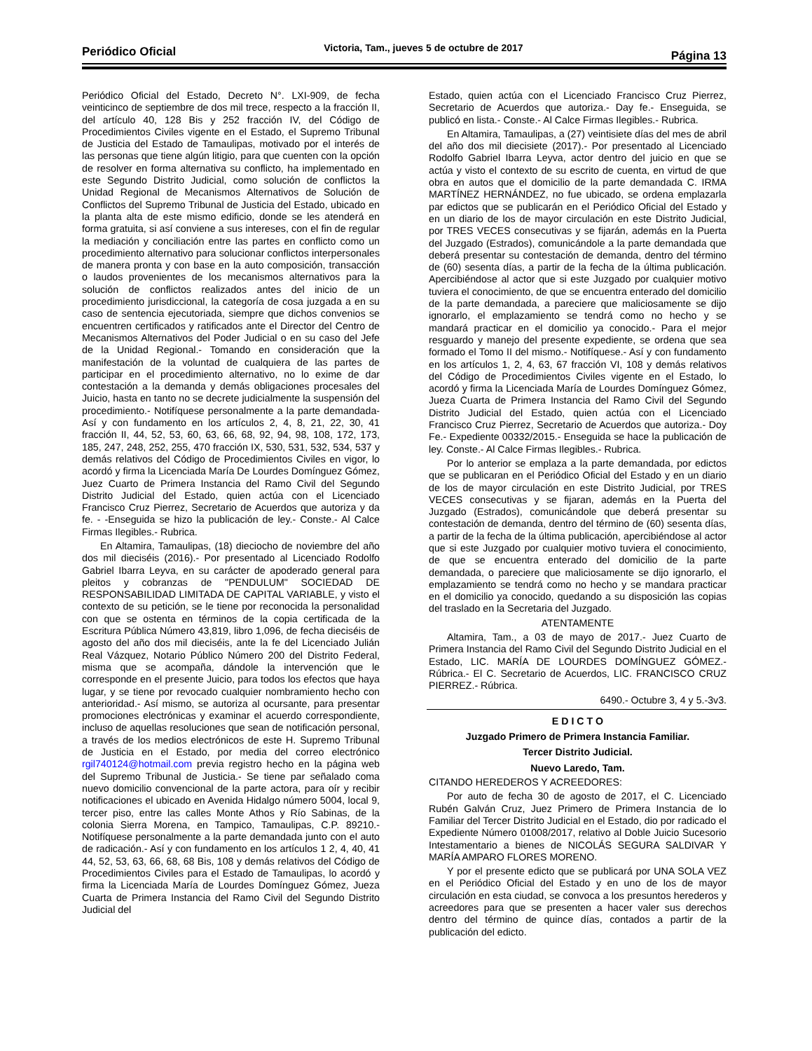Periódico Oficial Victoria, Tam., jueves 5 de octubre de 2017 Página 13
Periódico Oficial del Estado, Decreto N°. LXI-909, de fecha veinticinco de septiembre de dos mil trece, respecto a la fracción II, del artículo 40, 128 Bis y 252 fracción IV, del Código de Procedimientos Civiles vigente en el Estado, el Supremo Tribunal de Justicia del Estado de Tamaulipas, motivado por el interés de las personas que tiene algún litigio, para que cuenten con la opción de resolver en forma alternativa su conflicto, ha implementado en este Segundo Distrito Judicial, como solución de conflictos la Unidad Regional de Mecanismos Alternativos de Solución de Conflictos del Supremo Tribunal de Justicia del Estado, ubicado en la planta alta de este mismo edificio, donde se les atenderá en forma gratuita, si así conviene a sus intereses, con el fin de regular la mediación y conciliación entre las partes en conflicto como un procedimiento alternativo para solucionar conflictos interpersonales de manera pronta y con base en la auto composición, transacción o laudos provenientes de los mecanismos alternativos para la solución de conflictos realizados antes del inicio de un procedimiento jurisdiccional, la categoría de cosa juzgada a en su caso de sentencia ejecutoriada, siempre que dichos convenios se encuentren certificados y ratificados ante el Director del Centro de Mecanismos Alternativos del Poder Judicial o en su caso del Jefe de la Unidad Regional.- Tomando en consideración que la manifestación de la voluntad de cualquiera de las partes de participar en el procedimiento alternativo, no lo exime de dar contestación a la demanda y demás obligaciones procesales del Juicio, hasta en tanto no se decrete judicialmente la suspensión del procedimiento.- Notifíquese personalmente a la parte demandada- Así y con fundamento en los artículos 2, 4, 8, 21, 22, 30, 41 fracción II, 44, 52, 53, 60, 63, 66, 68, 92, 94, 98, 108, 172, 173, 185, 247, 248, 252, 255, 470 fracción IX, 530, 531, 532, 534, 537 y demás relativos del Código de Procedimientos Civiles en vigor, lo acordó y firma la Licenciada María De Lourdes Domínguez Gómez, Juez Cuarto de Primera Instancia del Ramo Civil del Segundo Distrito Judicial del Estado, quien actúa con el Licenciado Francisco Cruz Pierrez, Secretario de Acuerdos que autoriza y da fe. - -Enseguida se hizo la publicación de ley.- Conste.- Al Calce Firmas Ilegibles.- Rubrica.
En Altamira, Tamaulipas, (18) dieciocho de noviembre del año dos mil dieciséis (2016).- Por presentado al Licenciado Rodolfo Gabriel Ibarra Leyva, en su carácter de apoderado general para pleitos y cobranzas de "PENDULUM" SOCIEDAD DE RESPONSABILIDAD LIMITADA DE CAPITAL VARIABLE, y visto el contexto de su petición, se le tiene por reconocida la personalidad con que se ostenta en términos de la copia certificada de la Escritura Pública Número 43,819, libro 1,096, de fecha dieciséis de agosto del año dos mil dieciséis, ante la fe del Licenciado Julián Real Vázquez, Notario Público Número 200 del Distrito Federal, misma que se acompaña, dándole la intervención que le corresponde en el presente Juicio, para todos los efectos que haya lugar, y se tiene por revocado cualquier nombramiento hecho con anterioridad.- Así mismo, se autoriza al ocursante, para presentar promociones electrónicas y examinar el acuerdo correspondiente, incluso de aquellas resoluciones que sean de notificación personal, a través de los medios electrónicos de este H. Supremo Tribunal de Justicia en el Estado, por media del correo electrónico rgil740124@hotmail.com previa registro hecho en la página web del Supremo Tribunal de Justicia.- Se tiene par señalado coma nuevo domicilio convencional de la parte actora, para oír y recibir notificaciones el ubicado en Avenida Hidalgo número 5004, local 9, tercer piso, entre las calles Monte Athos y Río Sabinas, de la colonia Sierra Morena, en Tampico, Tamaulipas, C.P. 89210.- Notifíquese personalmente a la parte demandada junto con el auto de radicación.- Así y con fundamento en los artículos 1 2, 4, 40, 41 44, 52, 53, 63, 66, 68, 68 Bis, 108 y demás relativos del Código de Procedimientos Civiles para el Estado de Tamaulipas, lo acordó y firma la Licenciada María de Lourdes Domínguez Gómez, Jueza Cuarta de Primera Instancia del Ramo Civil del Segundo Distrito Judicial del
Estado, quien actúa con el Licenciado Francisco Cruz Pierrez, Secretario de Acuerdos que autoriza.- Day fe.- Enseguida, se publicó en lista.- Conste.- Al Calce Firmas Ilegibles.- Rubrica.
En Altamira, Tamaulipas, a (27) veintisiete días del mes de abril del año dos mil diecisiete (2017).- Por presentado al Licenciado Rodolfo Gabriel Ibarra Leyva, actor dentro del juicio en que se actúa y visto el contexto de su escrito de cuenta, en virtud de que obra en autos que el domicilio de la parte demandada C. IRMA MARTÍNEZ HERNÁNDEZ, no fue ubicado, se ordena emplazarla par edictos que se publicarán en el Periódico Oficial del Estado y en un diario de los de mayor circulación en este Distrito Judicial, por TRES VECES consecutivas y se fijarán, además en la Puerta del Juzgado (Estrados), comunicándole a la parte demandada que deberá presentar su contestación de demanda, dentro del término de (60) sesenta días, a partir de la fecha de la última publicación. Apercibiéndose al actor que si este Juzgado por cualquier motivo tuviera el conocimiento, de que se encuentra enterado del domicilio de la parte demandada, a pareciere que maliciosamente se dijo ignorarlo, el emplazamiento se tendrá como no hecho y se mandará practicar en el domicilio ya conocido.- Para el mejor resguardo y manejo del presente expediente, se ordena que sea formado el Tomo II del mismo.- Notifíquese.- Así y con fundamento en los artículos 1, 2, 4, 63, 67 fracción VI, 108 y demás relativos del Código de Procedimientos Civiles vigente en el Estado, lo acordó y firma la Licenciada María de Lourdes Domínguez Gómez, Jueza Cuarta de Primera Instancia del Ramo Civil del Segundo Distrito Judicial del Estado, quien actúa con el Licenciado Francisco Cruz Pierrez, Secretario de Acuerdos que autoriza.- Doy Fe.- Expediente 00332/2015.- Enseguida se hace la publicación de ley. Conste.- Al Calce Firmas Ilegibles.- Rubrica.
Por lo anterior se emplaza a la parte demandada, por edictos que se publicaran en el Periódico Oficial del Estado y en un diario de los de mayor circulación en este Distrito Judicial, por TRES VECES consecutivas y se fijaran, además en la Puerta del Juzgado (Estrados), comunicándole que deberá presentar su contestación de demanda, dentro del término de (60) sesenta días, a partir de la fecha de la última publicación, apercibiéndose al actor que si este Juzgado por cualquier motivo tuviera el conocimiento, de que se encuentra enterado del domicilio de la parte demandada, o pareciere que maliciosamente se dijo ignorarlo, el emplazamiento se tendrá como no hecho y se mandara practicar en el domicilio ya conocido, quedando a su disposición las copias del traslado en la Secretaria del Juzgado.
ATENTAMENTE
Altamira, Tam., a 03 de mayo de 2017.- Juez Cuarto de Primera Instancia del Ramo Civil del Segundo Distrito Judicial en el Estado, LIC. MARÍA DE LOURDES DOMÍNGUEZ GÓMEZ.- Rúbrica.- El C. Secretario de Acuerdos, LIC. FRANCISCO CRUZ PIERREZ.- Rúbrica.
6490.- Octubre 3, 4 y 5.-3v3.
E D I C T O
Juzgado Primero de Primera Instancia Familiar.
Tercer Distrito Judicial.
Nuevo Laredo, Tam.
CITANDO HEREDEROS Y ACREEDORES:
Por auto de fecha 30 de agosto de 2017, el C. Licenciado Rubén Galván Cruz, Juez Primero de Primera Instancia de lo Familiar del Tercer Distrito Judicial en el Estado, dio por radicado el Expediente Número 01008/2017, relativo al Doble Juicio Sucesorio Intestamentario a bienes de NICOLÁS SEGURA SALDIVAR Y MARÍA AMPARO FLORES MORENO.
Y por el presente edicto que se publicará por UNA SOLA VEZ en el Periódico Oficial del Estado y en uno de los de mayor circulación en esta ciudad, se convoca a los presuntos herederos y acreedores para que se presenten a hacer valer sus derechos dentro del término de quince días, contados a partir de la publicación del edicto.